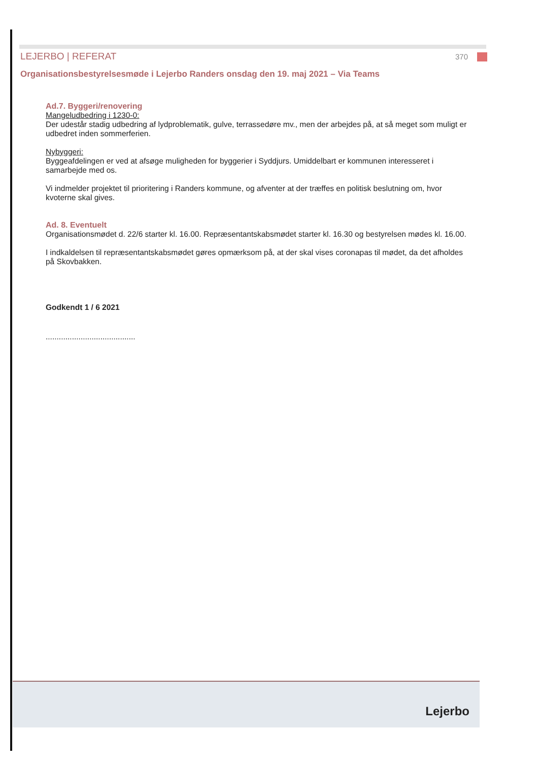LEJERBO | REFERAT 370
Organisationsbestyrelsesmøde i Lejerbo Randers onsdag den 19. maj 2021 – Via Teams
Ad.7. Byggeri/renovering
Mangeludbedring i 1230-0:
Der udestår stadig udbedring af lydproblematik, gulve, terrassedøre mv., men der arbejdes på, at så meget som muligt er udbedret inden sommerferien.
Nybyggeri:
Byggeafdelingen er ved at afsøge muligheden for byggerier i Syddjurs. Umiddelbart er kommunen interesseret i samarbejde med os.
Vi indmelder projektet til prioritering i Randers kommune, og afventer at der træffes en politisk beslutning om, hvor kvoterne skal gives.
Ad. 8. Eventuelt
Organisationsmødet d. 22/6 starter kl. 16.00. Repræsentantskabsmødet starter kl. 16.30 og bestyrelsen mødes kl. 16.00.
I indkaldelsen til repræsentantskabsmødet gøres opmærksom på, at der skal vises coronapas til mødet, da det afholdes på Skovbakken.
Godkendt 1 / 6 2021
.........................................
Lejerbo